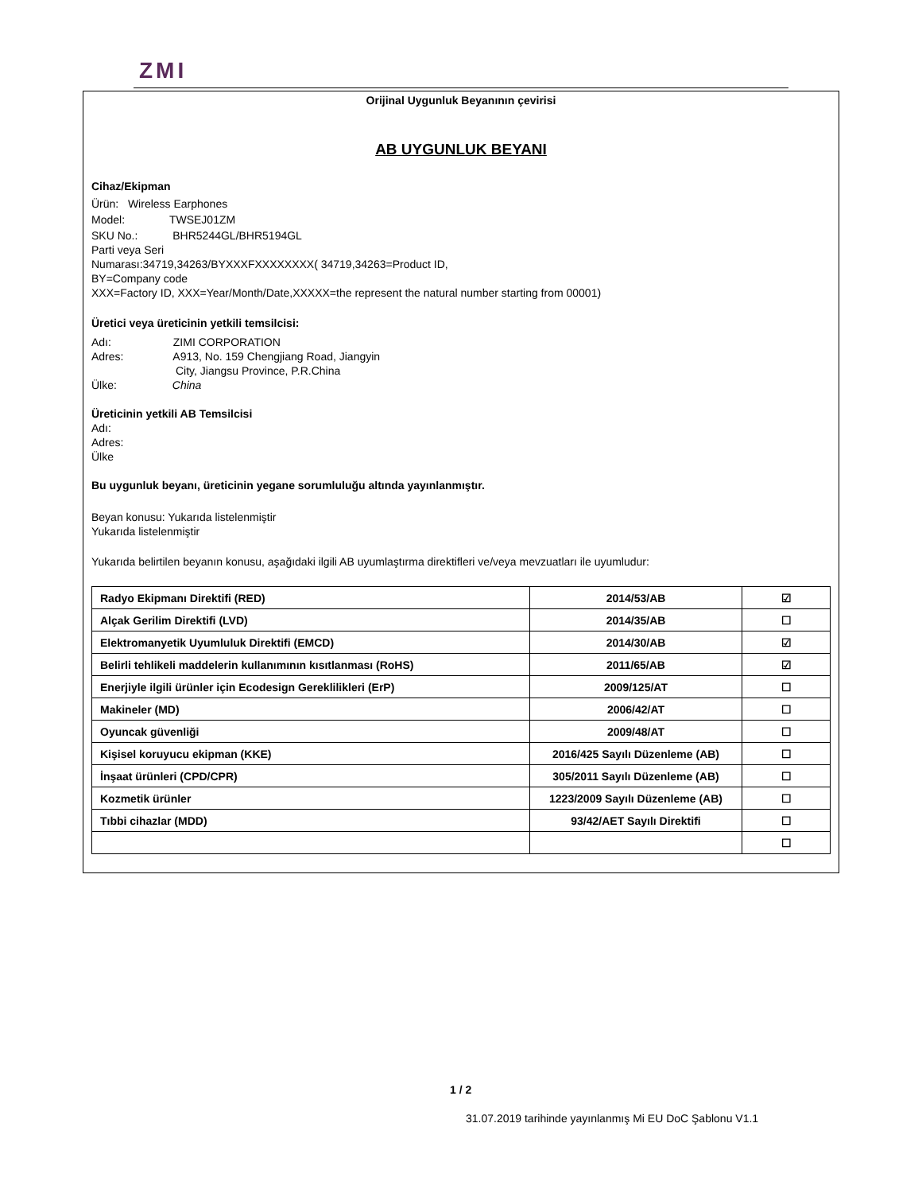ZMI
Orijinal Uygunluk Beyanının çevirisi
AB UYGUNLUK BEYANI
Cihaz/Ekipman
Ürün: Wireless Earphones
Model: TWSEJ01ZM
SKU No.: BHR5244GL/BHR5194GL
Parti veya Seri
Numarası:34719,34263/BYXXXFXXXXXXXX( 34719,34263=Product ID,
BY=Company code
XXX=Factory ID, XXX=Year/Month/Date,XXXXX=the represent the natural number starting from 00001)
Üretici veya üreticinin yetkili temsilcisi:
Adı: ZIMI CORPORATION
Adres: A913, No. 159 Chengjiang Road, Jiangyin
City, Jiangsu Province, P.R.China
Ülke: China
Üreticinin yetkili AB Temsilcisi
Adı:
Adres:
Ülke
Bu uygunluk beyanı, üreticinin yegane sorumluluğu altında yayınlanmıştır.
Beyan konusu: Yukarıda listelenmiştir
Yukarıda listelenmiştir
Yukarıda belirtilen beyanın konusu, aşağıdaki ilgili AB uyumlaştırma direktifleri ve/veya mevzuatları ile uyumludur:
| Radyo Ekipmanı Direktifi (RED) | 2014/53/AB | ☑ |
| Alçak Gerilim Direktifi (LVD) | 2014/35/AB | ☐ |
| Elektromanyetik Uyumluluk Direktifi (EMCD) | 2014/30/AB | ☑ |
| Belirli tehlikeli maddelerin kullanımının kısıtlanması (RoHS) | 2011/65/AB | ☑ |
| Enerjiyle ilgili ürünler için Ecodesign Gereklilikleri (ErP) | 2009/125/AT | ☐ |
| Makineler (MD) | 2006/42/AT | ☐ |
| Oyuncak güvenliği | 2009/48/AT | ☐ |
| Kişisel koruyucu ekipman (KKE) | 2016/425 Sayılı Düzenleme (AB) | ☐ |
| İnşaat ürünleri (CPD/CPR) | 305/2011 Sayılı Düzenleme (AB) | ☐ |
| Kozmetik ürünler | 1223/2009 Sayılı Düzenleme (AB) | ☐ |
| Tıbbi cihazlar (MDD) | 93/42/AET Sayılı Direktifi | ☐ |
| | | ☐ |
1 / 2
31.07.2019 tarihinde yayınlanmış Mi EU DoC Şablonu V1.1